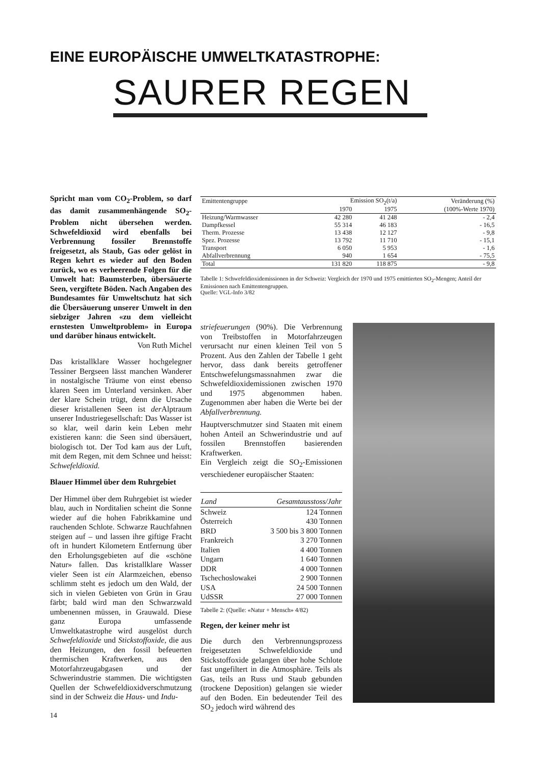EINE EUROPÄISCHE UMWELTKATASTROPHE:
SAURER REGEN
Spricht man vom CO<sub>2</sub>-Problem, so darf das damit zusammenhängende SO<sub>2</sub>-Problem nicht übersehen werden. Schwefeldioxid wird ebenfalls bei Verbrennung fossiler Brennstoffe freigesetzt, als Staub, Gas oder gelöst in Regen kehrt es wieder auf den Boden zurück, wo es verheerende Folgen für die Umwelt hat: Baumsterben, übersäuerte Seen, vergiftete Böden. Nach Angaben des Bundesamtes für Umweltschutz hat sich die Übersäuerung unserer Umwelt in den siebziger Jahren «zu dem vielleicht ernstesten Umweltproblem» in Europa und darüber hinaus entwickelt.
Von Ruth Michel
Das kristallklare Wasser hochgelegner Tessiner Bergseen lässt manchen Wanderer in nostalgische Träume von einst ebenso klaren Seen im Unterland versinken. Aber der klare Schein trügt, denn die Ursache dieser kristallenen Seen ist der Alptraum unserer Industriegesellschaft: Das Wasser ist so klar, weil darin kein Leben mehr existieren kann: die Seen sind übersäuert, biologisch tot. Der Tod kam aus der Luft, mit dem Regen, mit dem Schnee und heisst: Schwefeldioxid.
Blauer Himmel über dem Ruhrgebiet
Der Himmel über dem Ruhrgebiet ist wieder blau, auch in Norditalien scheint die Sonne wieder auf die hohen Fabrikkamine und rauchenden Schlote. Schwarze Rauchfahnen steigen auf – und lassen ihre giftige Fracht oft in hundert Kilometern Entfernung über den Erholungsgebieten auf die «schöne Natur» fallen. Das kristallklare Wasser vieler Seen ist ein Alarmzeichen, ebenso schlimm steht es jedoch um den Wald, der sich in vielen Gebieten von Grün in Grau färbt; bald wird man den Schwarzwald umbenennen müssen, in Grauwald. Diese ganz Europa umfassende Umweltkatastrophe wird ausgelöst durch Schwefeldioxide und Stickstoffoxide, die aus den Heizungen, den fossil befeuerten thermischen Kraftwerken, aus den Motorfahrzeugabgasen und der Schwerindustrie stammen. Die wichtigsten Quellen der Schwefeldioxidverschmutzung sind in der Schweiz die Haus- und Indu-
| Emittentengruppe | Emission SO<sub>2</sub>(t/a) | | Veränderung (%) |
| --- | --- | --- | --- |
| | 1970 | 1975 | (100%-Werte 1970) |
| Heizung/Warmwasser | 42 280 | 41 248 | - 2,4 |
| Dampfkessel | 55 314 | 46 183 | - 16,5 |
| Therm. Prozesse | 13 438 | 12 127 | - 9,8 |
| Spez. Prozesse | 13 792 | 11 710 | - 15,1 |
| Transport | 6 050 | 5 953 | - 1,6 |
| Abfallverbrennung | 940 | 1 654 | - 75,5 |
| Total | 131 820 | 118 875 | - 9,8 |
Tabelle 1: Schwefeldioxidemissionen in der Schweiz: Vergleich der 1970 und 1975 emittierten SO<sub>2</sub>-Mengen; Anteil der Emissionen nach Emittentengruppen.
Quelle: VGL-Info 3/82
striefeuerungen (90%). Die Verbrennung von Treibstoffen in Motorfahrzeugen verursacht nur einen kleinen Teil von 5 Prozent. Aus den Zahlen der Tabelle 1 geht hervor, dass dank bereits getroffener Entschwefelungsmassnahmen zwar die Schwefeldioxidemissionen zwischen 1970 und 1975 abgenommen haben. Zugenommen aber haben die Werte bei der Abfallverbrennung.
Hauptverschmutzer sind Staaten mit einem hohen Anteil an Schwerindustrie und auf fossilen Brennstoffen basierenden Kraftwerken.
Ein Vergleich zeigt die SO<sub>2</sub>-Emissionen verschiedener europäischer Staaten:
| Land | Gesamtausstoss/Jahr |
| --- | --- |
| Schweiz | 124 Tonnen |
| Österreich | 430 Tonnen |
| BRD | 3 500 bis 3 800 Tonnen |
| Frankreich | 3 270 Tonnen |
| Italien | 4 400 Tonnen |
| Ungarn | 1 640 Tonnen |
| DDR | 4 000 Tonnen |
| Tschechoslowakei | 2 900 Tonnen |
| USA | 24 500 Tonnen |
| UdSSR | 27 000 Tonnen |
Tabelle 2: (Quelle: «Natur + Mensch» 4/82)
Regen, der keiner mehr ist
Die durch den Verbrennungsprozess freigesetzten Schwefeldioxide und Stickstoffoxide gelangen über hohe Schlote fast ungefiltert in die Atmosphäre. Teils als Gas, teils an Russ und Staub gebunden (trockene Deposition) gelangen sie wieder auf den Boden. Ein bedeutender Teil des SO<sub>2</sub> jedoch wird während des
14